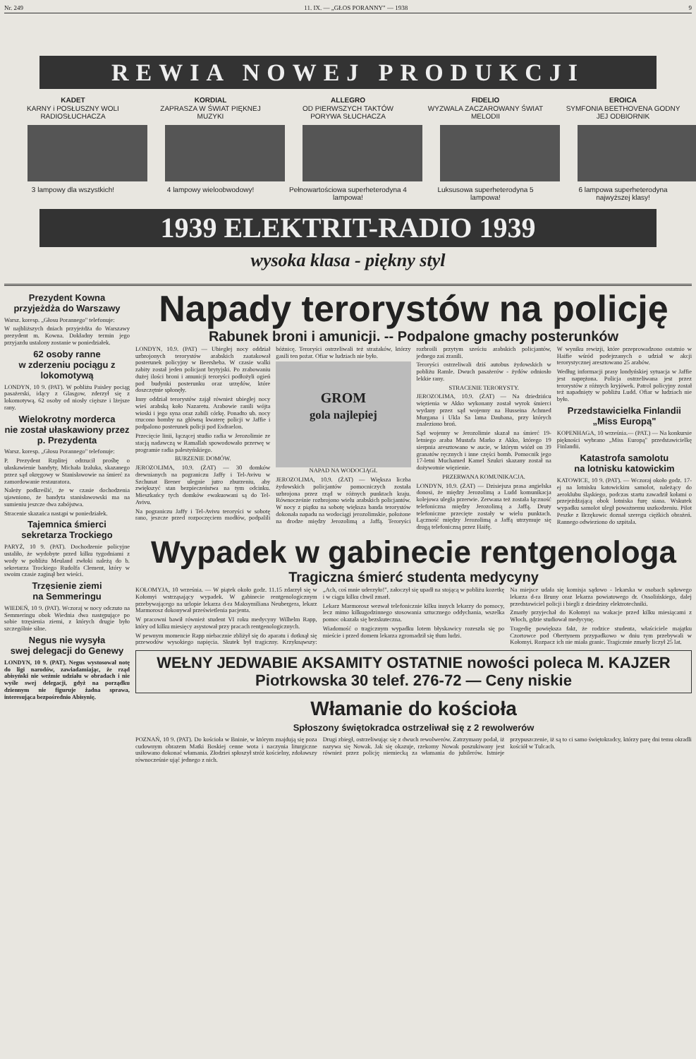Nr. 249 11. IX. — „GŁOS PORANNY" — 1938 9
REWIA NOWEJ PRODUKCJI
KADET
KARNY i POSŁUSZNY WOLI RADIOSŁUCHACZA
3 lampowy dla wszystkich!
KORDIAL
ZAPRASZA W ŚWIAT PIĘKNEJ MUZYKI
4 lampowy wieloobwodowy!
ALLEGRO
OD PIERWSZYCH TAKTÓW PORYWA SŁUCHACZA
Pełnowartościowa superheterodyna 4 lampowa!
FIDELIO
WYZWALA ZACZAROWANY ŚWIAT MELODII
Luksusowa superheterodyna 5 lampowa!
EROICA
SYMFONIA BEETHOVENA GODNY JEJ ODBIORNIK
6 lampowa superheterodyna najwyższej klasy!
1939 ELEKTRIT-RADIO 1939
wysoka klasa - piękny styl
Prezydent Kowna
przyjeżdża do Warszawy
Warsz. koresp. „Głosu Porannego" telefonuje:
W najbliższych dniach przyjeżdża do Warszawy prezydent m. Kowna. Dokładny termin jego przyjazdu ustalony zostanie w poniedziałek.
62 osoby ranne
w zderzeniu pociągu z lokomotywą
LONDYN, 10 9. (PAT). W pobliżu Paisley pociąg pasażerski, idący z Glasgow, zderzył się z lokomotywą. 62 osoby od niosły cięższe i lżejsze rany.
Wielokrotny morderca
nie został ułaskawiony przez p. Prezydenta
Warsz. koresp. „Głosu Porannego" telefonuje:
P. Prezydent Rzplitej odrzucił prośbę o ułaskawienie bandyty, Michała Izaluka, skazanego przez sąd okręgowy w Stanisławowie na śmierć za zamordowanie restauratora.
Należy podkreślić, że w czasie dochodzenia ujawniono, że bandyta stanisławowski ma na sumieniu jeszcze dwa zabójstwa.
Stracenie skazańca nastąpi w poniedziałek.
Tajemnica śmierci
sekretarza Trockiego
PARYŻ, 10 9. (PAT). Dochodzenie policyjne ustaliło, że wydobyte przed kilku tygodniami z wody w pobliżu Meuland zwłoki należą do b. sekretarza Trockiego Rudolfa Clement, który w swoim czasie zaginął bez wieści.
Trzęsienie ziemi
na Semmeringu
WIEDEŃ, 10 9. (PAT). Wczoraj w nocy odczuto na Semmeringu obok Wiednia dwa następujące po sobie trzęsienia ziemi, z których drugie było szczególnie silne.
Negus nie wysyła
swej delegacji do Genewy
LONDYN, 10 9. (PAT). Negus wystosował notę do ligi narodów, zawiadamiając, że rząd abisyński nie weźmie udziału w obradach i nie wyśle swej delegacji, gdyż na porządku dziennym nie figuruje żadna sprawa, interesująca bezpośrednio Abisynię.
Napady terorystów na policję
Rabunek broni i amunicji. -- Podpalone gmachy posterunków
LONDYN, 10.9. (PAT) — Ubiegłej nocy oddział uzbrojonych terorystów arabskich zaatakował posterunek policyjny w Beersheba. W czasie walki zabity został jeden policjant brytyjski. Po zrabowaniu dużej ilości broni i amunicji teroryści podłożyli ogień pod budynki posterunku oraz urzędów, które doszczętnie spłonęły.
Inny oddział terorystów zajął również ubiegłej nocy wieś arabską koło Nazaretu. Arabowie ranili wójta wioski i jego syna oraz zabili córkę. Ponadto ub. nocy rzucono bomby na główną kwaterę policji w Jaffie i podpalono posterunek policji pod Esdraelon.
Przecięcie linii, łączącej studio radia w Jerozolimie ze stacją nadawczą w Ramallah spowodowało przerwę w programie radia palestyńskiego.
BURZENIE DOMÓW.
JEROZOLIMA, 10.9. (ŻAT) — 30 domków drewnianych na pograniczu Jaffy i Tel-Avivu w Szchunat Brener ulegnie jutro zburzeniu, aby zwiększyć stan bezpieczeństwa na tym odcinku. Mieszkańcy tych domków ewakuowani są do Tel-Avivu.
Na pograniczu Jaffy i Tel-Avivu teroryści w sobotę rano, jeszcze przed rozpoczęciem modłów, podpalili bóżnicę. Teroryści ostrzeliwali też strażaków, którzy gasili ten pożar. Ofiar w ludziach nie było.
GROM
gola najlepiej
NAPAD NA WODOCIĄGI.
JEROZOLIMA, 10.9. (ŻAT) — Większa liczba żydowskich policjantów pomocniczych została uzbrojona przez rząd w różnych punktach kraju. Równocześnie rozbrojono wielu arabskich policjantów. W nocy z piątku na sobotę większa banda terorystów dokonała napadu na wodociągi jerozolimskie, położone na drodze między Jerozolimą a Jaffą. Teroryści rozbroili przytym sześciu arabskich policjantów, jednego zaś zranili.
Teroryści ostrzeliwali dziś autobus żydowskich w pobliżu Ramle. Dwuch pasażerów - żydów odniosło lekkie rany.
STRACENIE TERORYSTY.
JEROZOLIMA, 10.9. (ŻAT) — Na dziedzińcu więzienia w Akko wykonany został wyrok śmierci wydany przez sąd wojenny na Husseina Achmed Murgana i Ukla Sa lama Daubana, przy których znaleziono broń.
Sąd wojenny w Jerozolimie skazał na śmierć 19-letniego araba Mustafa Marko z Akko, którego 19 sierpnia aresztowano w aucie, w którym wiózł on 39 granatów ręcznych i inne części bomb. Pomocnik jego 17-letni Muchamed Kamel Szukri skazany został na dożywotnie więzienie.
PRZERWANA KOMUNIKACJA.
LONDYN, 10.9. (ŻAT) — Dzisiejsza prasa angielska donosi, że między Jerozolimą a Ludd komunikacja kolejowa uległa przerwie. Zerwana też została łączność telefoniczna między Jerozolimą a Jaffą. Druty telefoniczne przecięte zostały w wielu punktach. Łączność między Jerozolimą a Jaffą utrzymuje się drogą telefoniczną przez Haifę.
W wyniku rewizji, które przeprowadzono ostatnio w Haifie wśród podejrzanych o udział w akcji terorystycznej aresztowano 25 arabów.
Według informacji prasy londyńskiej sytuacja w Jaffie jest naprężona. Policja ostrzeliwana jest przez terorystów z różnych kryjówek. Patrol policyjny został też napadnięty w pobliżu Ludd. Ofiar w ludziach nie było.
Przedstawicielka Finlandii
„Miss Europą"
KOPENHAGA, 10 września.— (PAT.) — Na konkursie piękności wybrano „Miss Europą" przedstawicielkę Finlandii.
Katastrofa samolotu
na lotnisku katowickim
KATOWICE, 10 9. (PAT). — Wczoraj około godz. 17-ej na lotnisku katowickim samolot, należący do aeroklubu śląskiego, podczas startu zawadził kołami o przejeżdżającą obok lotniska furę siana. Wskutek wypadku samolot uległ poważnemu uszkodzeniu. Pilot Peszke z Brzękowic doznał szeregu ciężkich obrażeń. Rannego odwieziono do szpitala.
Wypadek w gabinecie rentgenologa
Tragiczna śmierć studenta medycyny
KOŁOMYJA, 10 września. — W piątek około godz. 11.15 zdarzył się w Kołomyi wstrząsający wypadek. W gabinecie rentgenologicznym przebywającego na urlopie lekarza d-ra Maksymiliana Neubergera, lekarz Marmorosz dokonywał prześwietlenia pacjenta.
W pracowni bawił również student VI roku medycyny Wilhelm Rapp, który od kilku miesięcy asystował przy pracach rentgenologicznych.
W pewnym momencie Rapp niebacznie zbliżył się do aparatu i dotknął się przewodów wysokiego napięcia. Skutek był tragiczny. Krzyknąwszy: „Ach, coś mnie uderzyło!", załoczył się upadł na stojącą w pobliżu kozetkę i w ciągu kilku chwil zmarł.
Lekarz Marmorosz wezwał telefonicznie kilku innych lekarzy do pomocy, lecz mimo kilkugodzinnego stosowania sztucznego oddychania, wszelka pomoc okazała się bezskuteczna.
Wiadomość o tragicznym wypadku lotem błyskawicy rozeszła się po mieście i przed domem lekarza zgromadził się tłum ludzi.
Na miejsce udała się komisja sądowo - lekarska w osobach sądowego lekarza d-ra Bruny oraz lekarza powiatowego dr. Ossolińskiego, dalej przedstawiciel policji i biegli z dziedziny elektrotechniki.
Zmarły przyjechał do Kołomyi na wakacje przed kilku miesiącami z Włoch, gdzie studiował medycynę.
Tragedię powiększa fakt, że rodzice studenta, właściciele majątku Czortowce pod Obertynem przypadkowo w dniu tym przebywali w Kołomyi. Rozpacz ich nie miała granic. Tragicznie zmarły liczył 25 lat.
WEŁNY JEDWABIE AKSAMITY OSTATNIE nowości poleca M. KAJZER Piotrkowska 30 telef. 276-72 — Ceny niskie
Włamanie do kościoła
Spłoszony świętokradca ostrzeliwał się z 2 rewolwerów
POZNAŃ, 10 9. (PAT). Do kościoła w Bninie, w którym znajdują się poza cudownym obrazem Matki Boskiej cenne wota i naczynia liturgiczne usiłowano dokonać włamania. Złodziei spłoszył stróż kościelny, zdoławszy równocześnie ująć jednego z nich.
Drugi zbiegł, ostrzeliwując się z dwuch rewolwerów. Zatrzymany podał, iż nazywa się Nowak. Jak się okazuje, rzekomy Nowak poszukiwany jest również przez policję niemiecką za włamania do jubilerów. Istnieje przypuszczenie, iż są to ci samo świętokradcy, którzy parę dni temu okradli kościół w Tulcach.